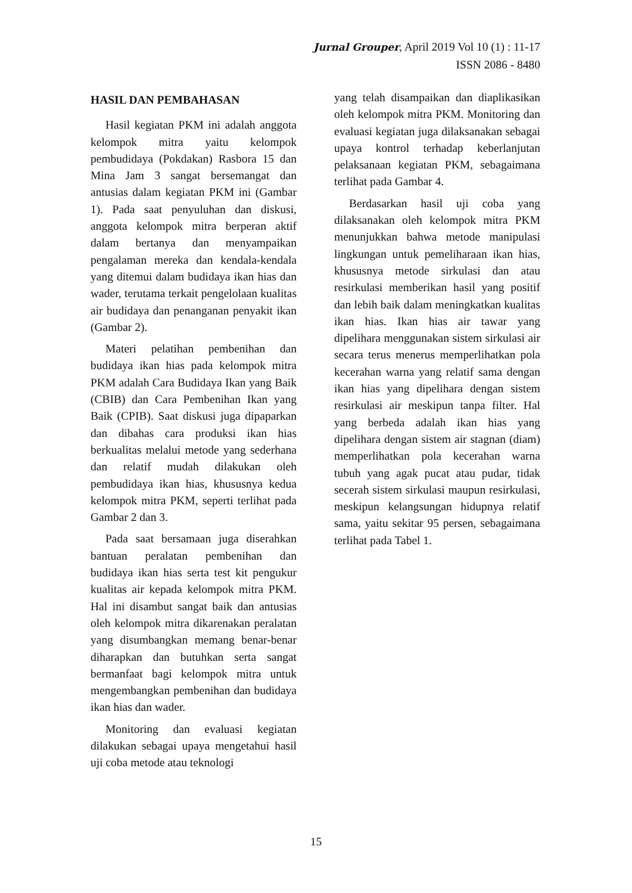Jurnal Grouper, April 2019 Vol 10 (1) : 11-17
ISSN 2086 - 8480
HASIL DAN PEMBAHASAN
Hasil kegiatan PKM ini adalah anggota kelompok mitra yaitu kelompok pembudidaya (Pokdakan) Rasbora 15 dan Mina Jam 3 sangat bersemangat dan antusias dalam kegiatan PKM ini (Gambar 1). Pada saat penyuluhan dan diskusi, anggota kelompok mitra berperan aktif dalam bertanya dan menyampaikan pengalaman mereka dan kendala-kendala yang ditemui dalam budidaya ikan hias dan wader, terutama terkait pengelolaan kualitas air budidaya dan penanganan penyakit ikan (Gambar 2).
Materi pelatihan pembenihan dan budidaya ikan hias pada kelompok mitra PKM adalah Cara Budidaya Ikan yang Baik (CBIB) dan Cara Pembenihan Ikan yang Baik (CPIB). Saat diskusi juga dipaparkan dan dibahas cara produksi ikan hias berkualitas melalui metode yang sederhana dan relatif mudah dilakukan oleh pembudidaya ikan hias, khususnya kedua kelompok mitra PKM, seperti terlihat pada Gambar 2 dan 3.
Pada saat bersamaan juga diserahkan bantuan peralatan pembenihan dan budidaya ikan hias serta test kit pengukur kualitas air kepada kelompok mitra PKM. Hal ini disambut sangat baik dan antusias oleh kelompok mitra dikarenakan peralatan yang disumbangkan memang benar-benar diharapkan dan butuhkan serta sangat bermanfaat bagi kelompok mitra untuk mengembangkan pembenihan dan budidaya ikan hias dan wader.
Monitoring dan evaluasi kegiatan dilakukan sebagai upaya mengetahui hasil uji coba metode atau teknologi
yang telah disampaikan dan diaplikasikan oleh kelompok mitra PKM. Monitoring dan evaluasi kegiatan juga dilaksanakan sebagai upaya kontrol terhadap keberlanjutan pelaksanaan kegiatan PKM, sebagaimana terlihat pada Gambar 4.
Berdasarkan hasil uji coba yang dilaksanakan oleh kelompok mitra PKM menunjukkan bahwa metode manipulasi lingkungan untuk pemeliharaan ikan hias, khususnya metode sirkulasi dan atau resirkulasi memberikan hasil yang positif dan lebih baik dalam meningkatkan kualitas ikan hias. Ikan hias air tawar yang dipelihara menggunakan sistem sirkulasi air secara terus menerus memperlihatkan pola kecerahan warna yang relatif sama dengan ikan hias yang dipelihara dengan sistem resirkulasi air meskipun tanpa filter. Hal yang berbeda adalah ikan hias yang dipelihara dengan sistem air stagnan (diam) memperlihatkan pola kecerahan warna tubuh yang agak pucat atau pudar, tidak secerah sistem sirkulasi maupun resirkulasi, meskipun kelangsungan hidupnya relatif sama, yaitu sekitar 95 persen, sebagaimana terlihat pada Tabel 1.
15